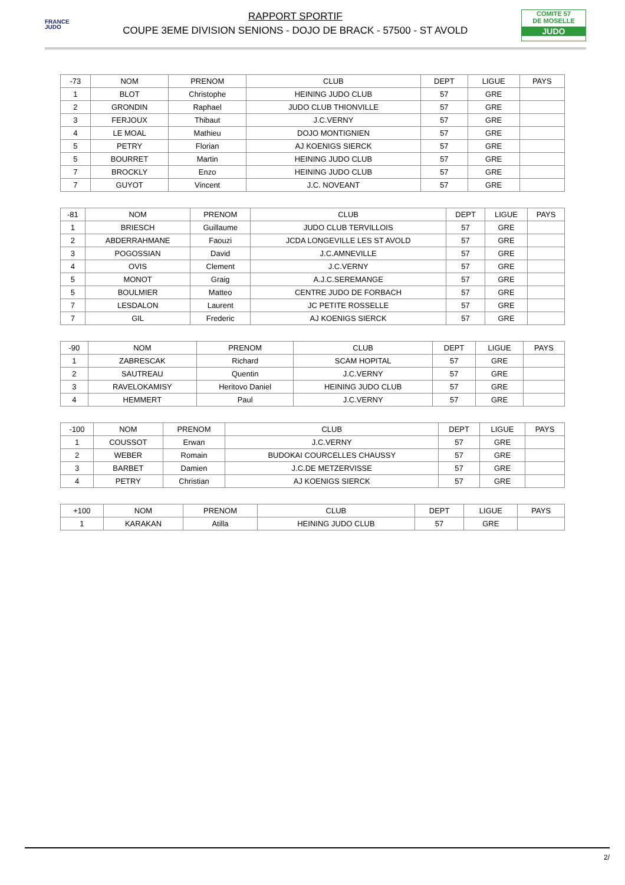FRANCE
JUDO
RAPPORT SPORTIF
COUPE 3EME DIVISION SENIONS - DOJO DE BRACK - 57500 - ST AVOLD
COMITE 57
DE MOSELLE
JUDO
| -73 | NOM | PRENOM | CLUB | DEPT | LIGUE | PAYS |
| --- | --- | --- | --- | --- | --- | --- |
| 1 | BLOT | Christophe | HEINING JUDO CLUB | 57 | GRE | |
| 2 | GRONDIN | Raphael | JUDO CLUB THIONVILLE | 57 | GRE | |
| 3 | FERJOUX | Thibaut | J.C.VERNY | 57 | GRE | |
| 4 | LE MOAL | Mathieu | DOJO MONTIGNIEN | 57 | GRE | |
| 5 | PETRY | Florian | AJ KOENIGS SIERCK | 57 | GRE | |
| 5 | BOURRET | Martin | HEINING JUDO CLUB | 57 | GRE | |
| 7 | BROCKLY | Enzo | HEINING JUDO CLUB | 57 | GRE | |
| 7 | GUYOT | Vincent | J.C. NOVEANT | 57 | GRE | |
| -81 | NOM | PRENOM | CLUB | DEPT | LIGUE | PAYS |
| --- | --- | --- | --- | --- | --- | --- |
| 1 | BRIESCH | Guillaume | JUDO CLUB TERVILLOIS | 57 | GRE | |
| 2 | ABDERRAHMANE | Faouzi | JCDA LONGEVILLE LES ST AVOLD | 57 | GRE | |
| 3 | POGOSSIAN | David | J.C.AMNEVILLE | 57 | GRE | |
| 4 | OVIS | Clement | J.C.VERNY | 57 | GRE | |
| 5 | MONOT | Graig | A.J.C.SEREMANGE | 57 | GRE | |
| 5 | BOULMIER | Matteo | CENTRE JUDO DE FORBACH | 57 | GRE | |
| 7 | LESDALON | Laurent | JC PETITE ROSSELLE | 57 | GRE | |
| 7 | GIL | Frederic | AJ KOENIGS SIERCK | 57 | GRE | |
| -90 | NOM | PRENOM | CLUB | DEPT | LIGUE | PAYS |
| --- | --- | --- | --- | --- | --- | --- |
| 1 | ZABRESCAK | Richard | SCAM HOPITAL | 57 | GRE | |
| 2 | SAUTREAU | Quentin | J.C.VERNY | 57 | GRE | |
| 3 | RAVELOKAMISY | Heritovo Daniel | HEINING JUDO CLUB | 57 | GRE | |
| 4 | HEMMERT | Paul | J.C.VERNY | 57 | GRE | |
| -100 | NOM | PRENOM | CLUB | DEPT | LIGUE | PAYS |
| --- | --- | --- | --- | --- | --- | --- |
| 1 | COUSSOT | Erwan | J.C.VERNY | 57 | GRE | |
| 2 | WEBER | Romain | BUDOKAI COURCELLES CHAUSSY | 57 | GRE | |
| 3 | BARBET | Damien | J.C.DE METZERVISSE | 57 | GRE | |
| 4 | PETRY | Christian | AJ KOENIGS SIERCK | 57 | GRE | |
| +100 | NOM | PRENOM | CLUB | DEPT | LIGUE | PAYS |
| --- | --- | --- | --- | --- | --- | --- |
| 1 | KARAKAN | Atilla | HEINING JUDO CLUB | 57 | GRE | |
2/